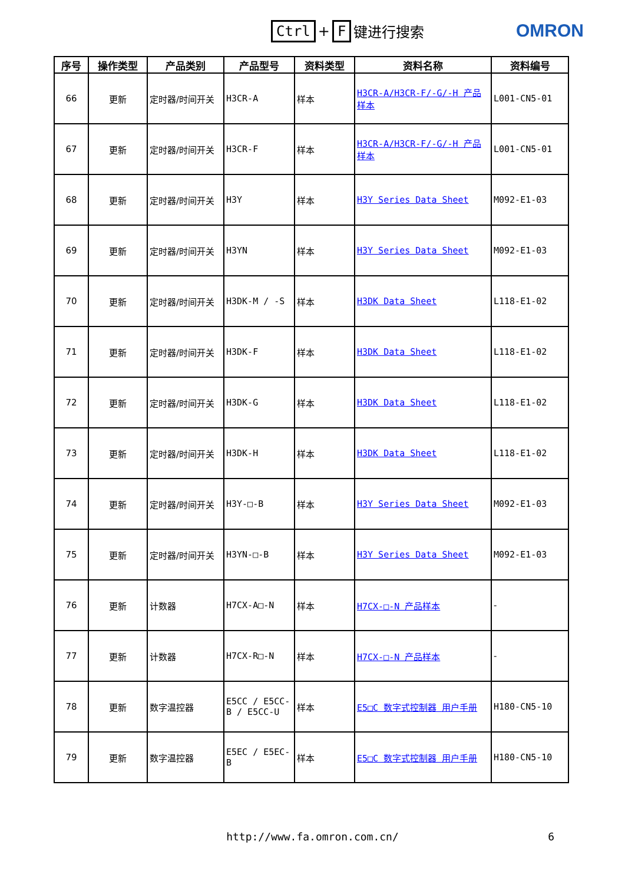Ctrl + F 键进行搜索
OMRON
| 序号 | 操作类型 | 产品类别 | 产品型号 | 资料类型 | 资料名称 | 资料编号 |
| --- | --- | --- | --- | --- | --- | --- |
| 66 | 更新 | 定时器/时间开关 | H3CR-A | 样本 | H3CR-A/H3CR-F/-G/-H 产品样本 | L001-CN5-01 |
| 67 | 更新 | 定时器/时间开关 | H3CR-F | 样本 | H3CR-A/H3CR-F/-G/-H 产品样本 | L001-CN5-01 |
| 68 | 更新 | 定时器/时间开关 | H3Y | 样本 | H3Y Series Data Sheet | M092-E1-03 |
| 69 | 更新 | 定时器/时间开关 | H3YN | 样本 | H3Y Series Data Sheet | M092-E1-03 |
| 70 | 更新 | 定时器/时间开关 | H3DK-M / -S | 样本 | H3DK Data Sheet | L118-E1-02 |
| 71 | 更新 | 定时器/时间开关 | H3DK-F | 样本 | H3DK Data Sheet | L118-E1-02 |
| 72 | 更新 | 定时器/时间开关 | H3DK-G | 样本 | H3DK Data Sheet | L118-E1-02 |
| 73 | 更新 | 定时器/时间开关 | H3DK-H | 样本 | H3DK Data Sheet | L118-E1-02 |
| 74 | 更新 | 定时器/时间开关 | H3Y-□-B | 样本 | H3Y Series Data Sheet | M092-E1-03 |
| 75 | 更新 | 定时器/时间开关 | H3YN-□-B | 样本 | H3Y Series Data Sheet | M092-E1-03 |
| 76 | 更新 | 计数器 | H7CX-A□-N | 样本 | H7CX-□-N 产品样本 | - |
| 77 | 更新 | 计数器 | H7CX-R□-N | 样本 | H7CX-□-N 产品样本 | - |
| 78 | 更新 | 数字温控器 | E5CC / E5CC-B / E5CC-U | 样本 | E5□C 数字式控制器 用户手册 | H180-CN5-10 |
| 79 | 更新 | 数字温控器 | E5EC / E5EC-B | 样本 | E5□C 数字式控制器 用户手册 | H180-CN5-10 |
http://www.fa.omron.com.cn/ 6